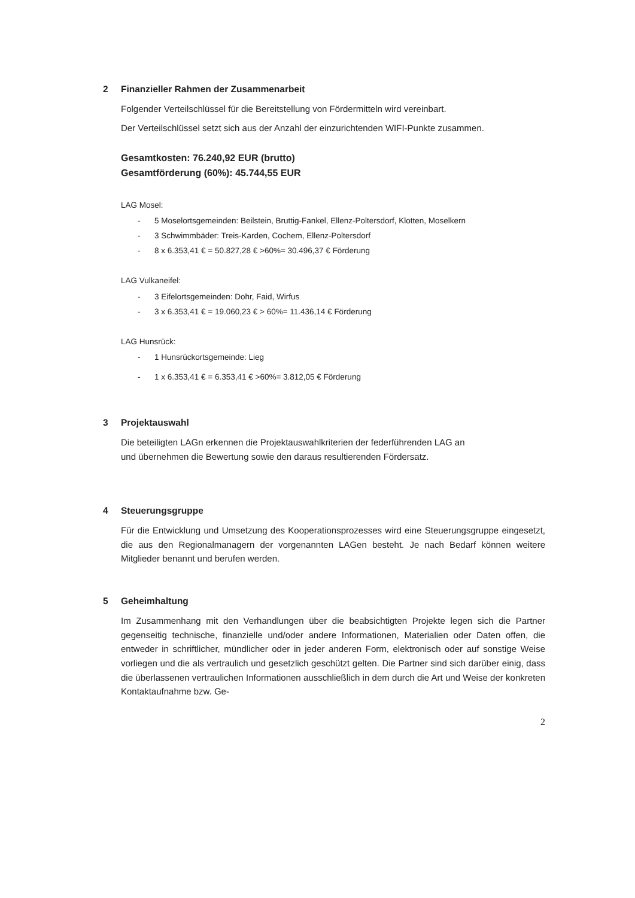2 Finanzieller Rahmen der Zusammenarbeit
Folgender Verteilschlüssel für die Bereitstellung von Fördermitteln wird vereinbart.
Der Verteilschlüssel setzt sich aus der Anzahl der einzurichtenden WIFI-Punkte zusammen.
Gesamtkosten: 76.240,92 EUR (brutto)
Gesamtförderung (60%): 45.744,55 EUR
LAG Mosel:
- 5 Moselortsgemeinden: Beilstein, Bruttig-Fankel, Ellenz-Poltersdorf, Klotten, Moselkern
- 3 Schwimmbäder: Treis-Karden, Cochem, Ellenz-Poltersdorf
- 8 x 6.353,41 € = 50.827,28 € >60%= 30.496,37 € Förderung
LAG Vulkaneifel:
- 3 Eifelortsgemeinden: Dohr, Faid, Wirfus
- 3 x 6.353,41 € = 19.060,23 € > 60%= 11.436,14 € Förderung
LAG Hunsrück:
- 1 Hunsrückortsgemeinde: Lieg
- 1 x 6.353,41 € = 6.353,41 € >60%= 3.812,05 € Förderung
3 Projektauswahl
Die beteiligten LAGn erkennen die Projektauswahlkriterien der federführenden LAG an
und übernehmen die Bewertung sowie den daraus resultierenden Fördersatz.
4 Steuerungsgruppe
Für die Entwicklung und Umsetzung des Kooperationsprozesses wird eine Steuerungsgruppe eingesetzt, die aus den Regionalmanagern der vorgenannten LAGen besteht. Je nach Bedarf können weitere Mitglieder benannt und berufen werden.
5 Geheimhaltung
Im Zusammenhang mit den Verhandlungen über die beabsichtigten Projekte legen sich die Partner gegenseitig technische, finanzielle und/oder andere Informationen, Materialien oder Daten offen, die entweder in schriftlicher, mündlicher oder in jeder anderen Form, elektronisch oder auf sonstige Weise vorliegen und die als vertraulich und gesetzlich geschützt gelten. Die Partner sind sich darüber einig, dass die überlassenen vertraulichen Informationen ausschließlich in dem durch die Art und Weise der konkreten Kontaktaufnahme bzw. Ge-
2